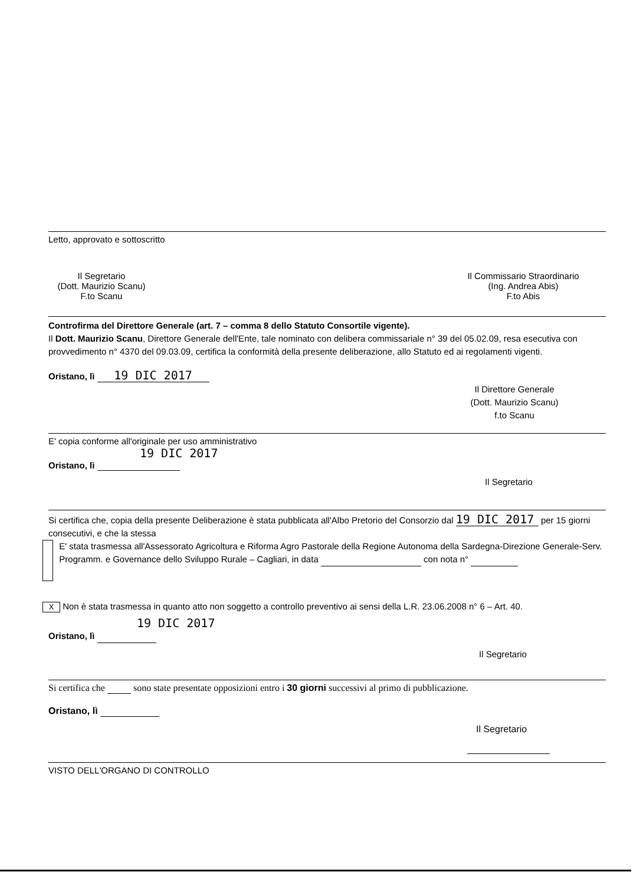Letto, approvato e sottoscritto
Il Segretario
(Dott. Maurizio Scanu)
F.to Scanu
Il Commissario Straordinario
(Ing. Andrea Abis)
F.to Abis
Controfirma del Direttore Generale (art. 7 – comma 8 dello Statuto Consortile vigente).
Il Dott. Maurizio Scanu, Direttore Generale dell'Ente, tale nominato con delibera commissariale n° 39 del 05.02.09, resa esecutiva con provvedimento n° 4370 del 09.03.09, certifica la conformità della presente deliberazione, allo Statuto ed ai regolamenti vigenti.
Oristano, lì 19 DIC 2017
Il Direttore Generale
(Dott. Maurizio Scanu)
f.to Scanu
E' copia conforme all'originale per uso amministrativo
19 DIC 2017
Oristano, lì
Il Segretario
Si certifica che, copia della presente Deliberazione è stata pubblicata all'Albo Pretorio del Consorzio dal 19 DIC 2017 per 15 giorni consecutivi, e che la stessa
E' stata trasmessa all'Assessorato Agricoltura e Riforma Agro Pastorale della Regione Autonoma della Sardegna-Direzione Generale-Serv. Programm. e Governance dello Sviluppo Rurale – Cagliari, in data con nota n°
X Non è stata trasmessa in quanto atto non soggetto a controllo preventivo ai sensi della L.R. 23.06.2008 n° 6 – Art. 40.
19 DIC 2017
Oristano, lì
Il Segretario
Si certifica che sono state presentate opposizioni entro i 30 giorni successivi al primo di pubblicazione.
Oristano, lì
Il Segretario
VISTO DELL'ORGANO DI CONTROLLO